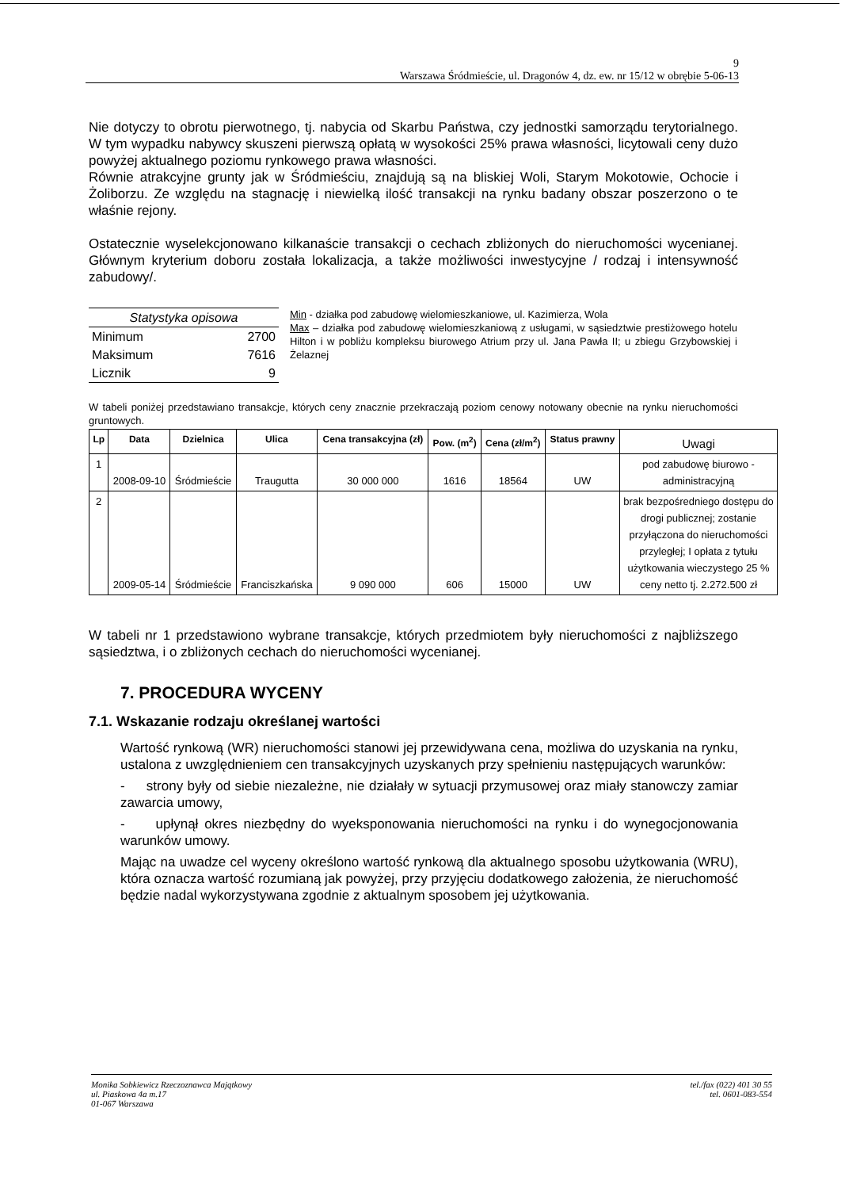9
Warszawa Śródmieście, ul. Dragonów 4, dz. ew. nr 15/12 w obrębie 5-06-13
Nie dotyczy to obrotu pierwotnego, tj. nabycia od Skarbu Państwa, czy jednostki samorządu terytorialnego. W tym wypadku nabywcy skuszeni pierwszą opłatą w wysokości 25% prawa własności, licytowali ceny dużo powyżej aktualnego poziomu rynkowego prawa własności.
Równie atrakcyjne grunty jak w Śródmieściu, znajdują są na bliskiej Woli, Starym Mokotowie, Ochocie i Żoliborzu. Ze względu na stagnację i niewielką ilość transakcji na rynku badany obszar poszerzono o te właśnie rejony.
Ostatecznie wyselekcjonowano kilkanaście transakcji o cechach zbliżonych do nieruchomości wycenianej. Głównym kryterium doboru została lokalizacja, a także możliwości inwestycyjne / rodzaj i intensywność zabudowy/.
| Statystyka opisowa | |
| Minimum | 2700 |
| Maksimum | 7616 |
| Licznik | 9 |
Min - działka pod zabudowę wielomieszkaniowe, ul. Kazimierza, Wola
Max – działka pod zabudowę wielomieszkaniową z usługami, w sąsiedztwie prestiżowego hotelu Hilton i w pobliżu kompleksu biurowego Atrium przy ul. Jana Pawła II; u zbiegu Grzybowskiej i Żelaznej
W tabeli poniżej przedstawiano transakcje, których ceny znacznie przekraczają poziom cenowy notowany obecnie na rynku nieruchomości gruntowych.
| Lp | Data | Dzielnica | Ulica | Cena transakcyjna (zł) | Pow. (m<sup>2</sup>) | Cena (zł/m<sup>2</sup>) | Status prawny | Uwagi |
| --- | --- | --- | --- | --- | --- | --- | --- | --- |
| 1 | 2008-09-10 | Śródmieście | Traugutta | 30 000 000 | 1616 | 18564 | UW | pod zabudowę biurowo - administracyjną |
| 2 | 2009-05-14 | Śródmieście | Franciszkańska | 9 090 000 | 606 | 15000 | UW | brak bezpośredniego dostępu do drogi publicznej; zostanie przyłączona do nieruchomości przyległej; I opłata z tytułu użytkowania wieczystego 25 % ceny netto tj. 2.272.500 zł |
W tabeli nr 1 przedstawiono wybrane transakcje, których przedmiotem były nieruchomości z najbliższego sąsiedztwa, i o zbliżonych cechach do nieruchomości wycenianej.
7. PROCEDURA WYCENY
7.1. Wskazanie rodzaju określanej wartości
Wartość rynkową (WR) nieruchomości stanowi jej przewidywana cena, możliwa do uzyskania na rynku, ustalona z uwzględnieniem cen transakcyjnych uzyskanych przy spełnieniu następujących warunków:
- strony były od siebie niezależne, nie działały w sytuacji przymusowej oraz miały stanowczy zamiar zawarcia umowy,
- upłynął okres niezbędny do wyeksponowania nieruchomości na rynku i do wynegocjonowania warunków umowy.
Mając na uwadze cel wyceny określono wartość rynkową dla aktualnego sposobu użytkowania (WRU), która oznacza wartość rozumianą jak powyżej, przy przyjęciu dodatkowego założenia, że nieruchomość będzie nadal wykorzystywana zgodnie z aktualnym sposobem jej użytkowania.
Monika Sobkiewicz Rzeczoznawca Majątkowy
ul. Piaskowa 4a m.17
01-067 Warszawa
tel./fax (022) 401 30 55
tel. 0601-083-554